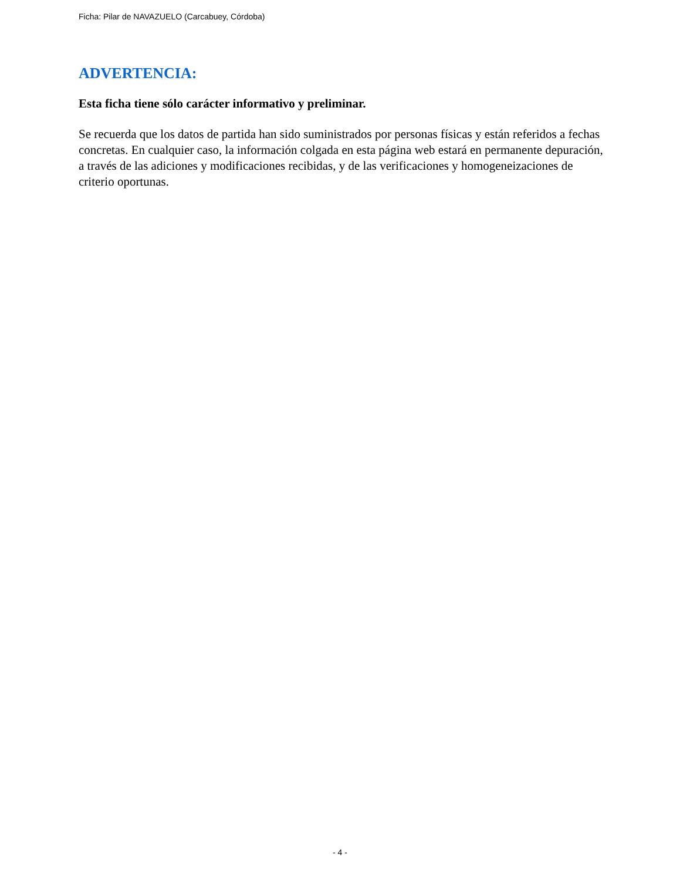Ficha: Pilar de NAVAZUELO (Carcabuey, Córdoba)
ADVERTENCIA:
Esta ficha tiene sólo carácter informativo y preliminar.
Se recuerda que los datos de partida han sido suministrados por personas físicas y están referidos a fechas concretas. En cualquier caso, la información colgada en esta página web estará en permanente depuración, a través de las adiciones y modificaciones recibidas, y de las verificaciones y homogeneizaciones de criterio oportunas.
- 4 -